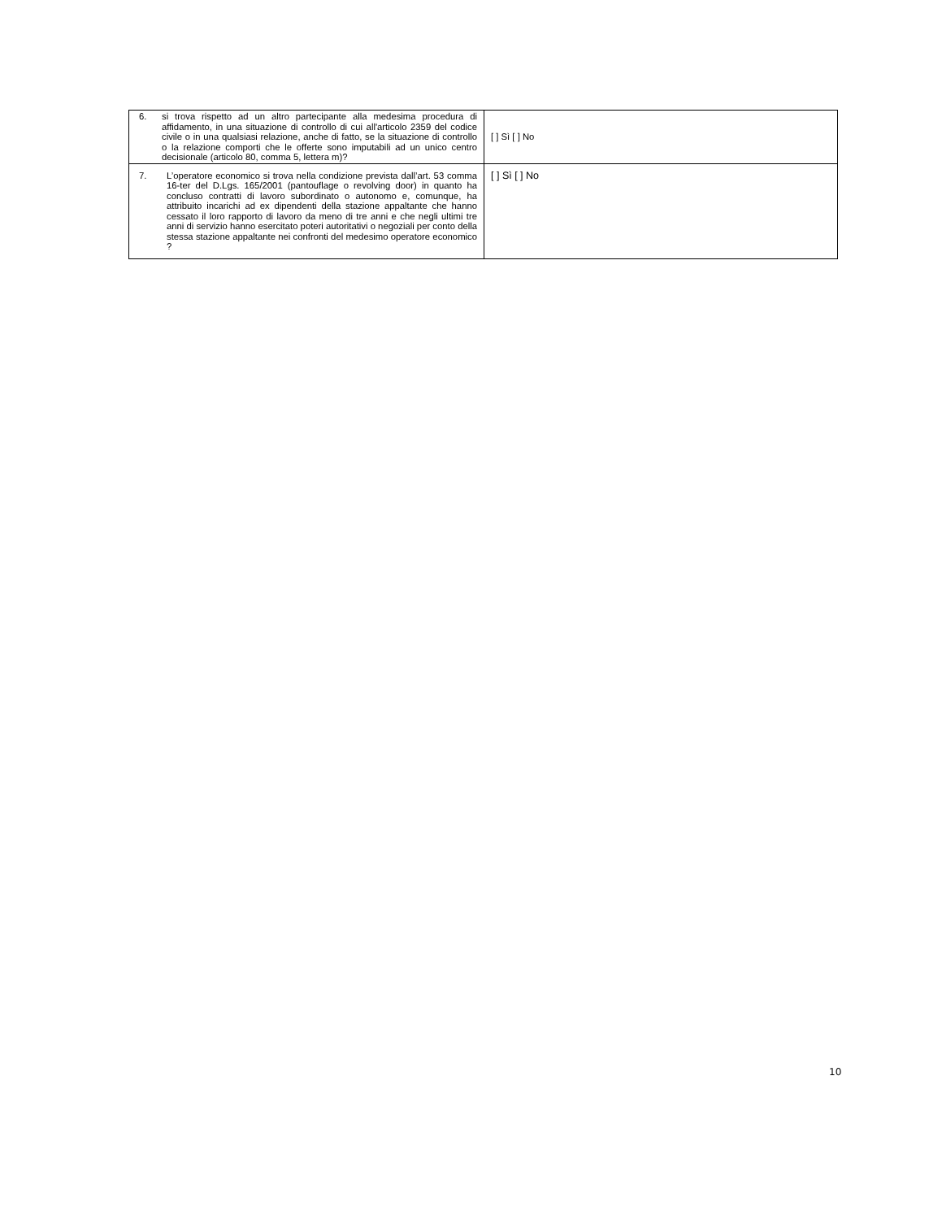| 6. si trova rispetto ad un altro partecipante alla medesima procedura di affidamento, in una situazione di controllo di cui all'articolo 2359 del codice civile o in una qualsiasi relazione, anche di fatto, se la situazione di controllo o la relazione comporti che le offerte sono imputabili ad un unico centro decisionale (articolo 80, comma 5, lettera m)? | [ ] Sì [ ] No |
| 7. L’operatore economico si trova nella condizione prevista dall’art. 53 comma 16-ter del D.Lgs. 165/2001 (pantouflage o revolving door) in quanto ha concluso contratti di lavoro subordinato o autonomo e, comunque, ha attribuito incarichi ad ex dipendenti della stazione appaltante che hanno cessato il loro rapporto di lavoro da meno di tre anni e che negli ultimi tre anni di servizio hanno esercitato poteri autoritativi o negoziali per conto della stessa stazione appaltante nei confronti del medesimo operatore economico ? | [ ] Sì [ ] No |
10